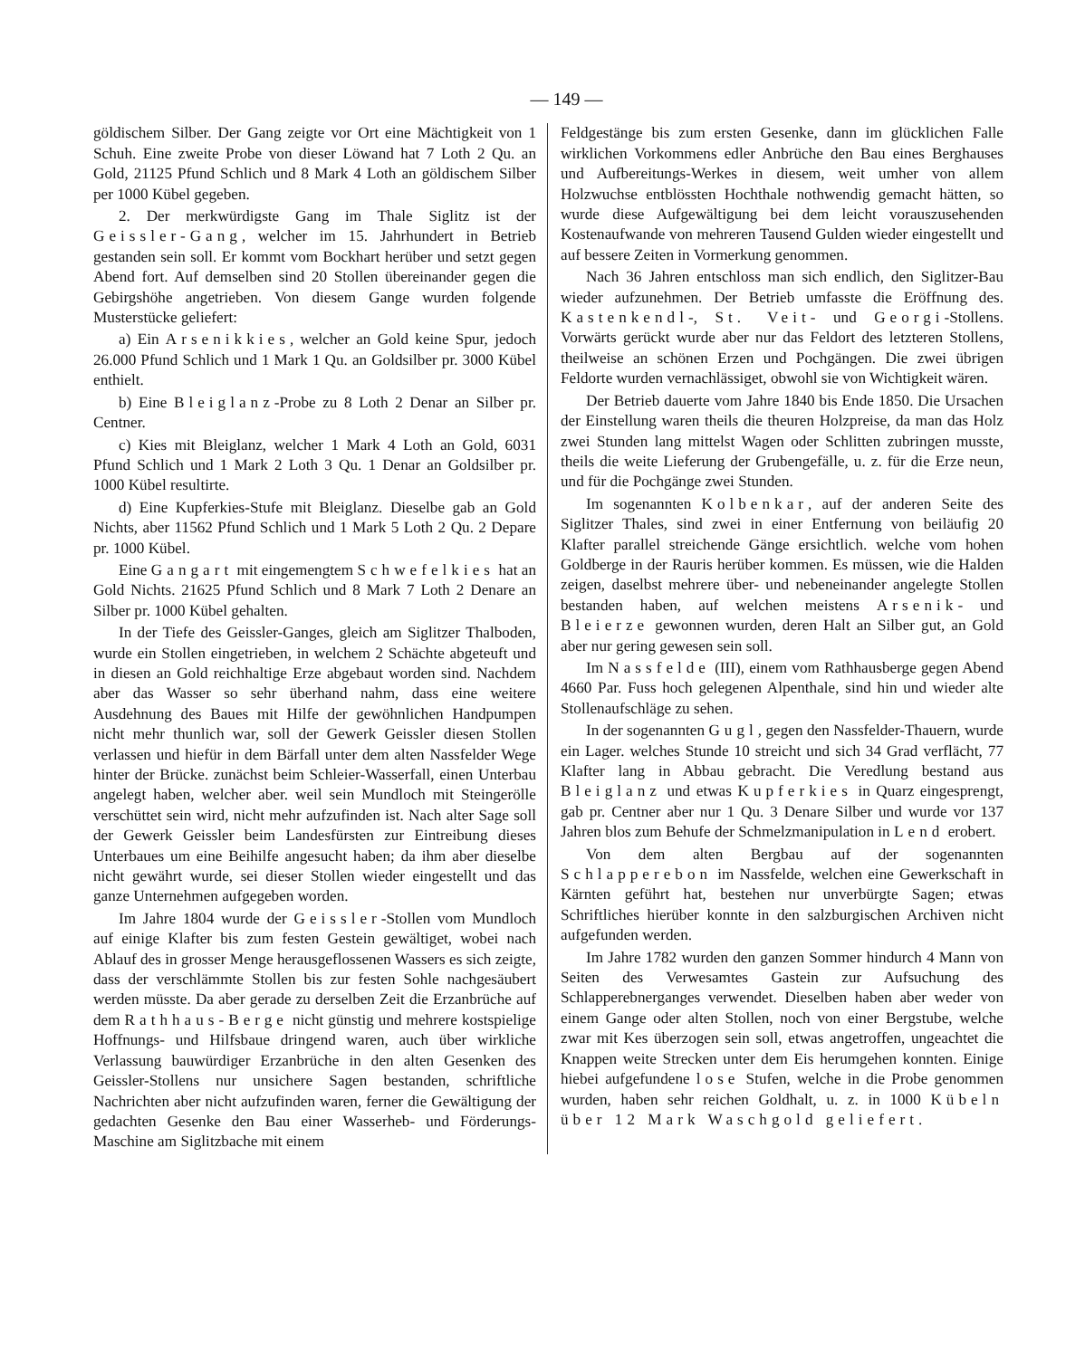— 149 —
göldischem Silber. Der Gang zeigte vor Ort eine Mächtigkeit von 1 Schuh. Eine zweite Probe von dieser Löwand hat 7 Loth 2 Qu. an Gold, 21125 Pfund Schlich und 8 Mark 4 Loth an göldischem Silber per 1000 Kübel gegeben.
2. Der merkwürdigste Gang im Thale Siglitz ist der Geissler-Gang, welcher im 15. Jahrhundert in Betrieb gestanden sein soll. Er kommt vom Bockhart herüber und setzt gegen Abend fort. Auf demselben sind 20 Stollen übereinander gegen die Gebirgshöhe angetrieben. Von diesem Gange wurden folgende Musterstücke geliefert:
a) Ein Arsenikkies, welcher an Gold keine Spur, jedoch 26.000 Pfund Schlich und 1 Mark 1 Qu. an Goldsilber pr. 3000 Kübel enthielt.
b) Eine Bleiglanz-Probe zu 8 Loth 2 Denar an Silber pr. Centner.
c) Kies mit Bleiglanz, welcher 1 Mark 4 Loth an Gold, 6031 Pfund Schlich und 1 Mark 2 Loth 3 Qu. 1 Denar an Goldsilber pr. 1000 Kübel resultirte.
d) Eine Kupferkies-Stufe mit Bleiglanz. Dieselbe gab an Gold Nichts, aber 11562 Pfund Schlich und 1 Mark 5 Loth 2 Qu. 2 Depare pr. 1000 Kübel.
Eine Gangart mit eingemengtem Schwefelkies hat an Gold Nichts. 21625 Pfund Schlich und 8 Mark 7 Loth 2 Denare an Silber pr. 1000 Kübel gehalten.
In der Tiefe des Geissler-Ganges, gleich am Siglitzer Thalboden, wurde ein Stollen eingetrieben, in welchem 2 Schächte abgeteuft und in diesen an Gold reichhaltige Erze abgebaut worden sind. Nachdem aber das Wasser so sehr überhand nahm, dass eine weitere Ausdehnung des Baues mit Hilfe der gewöhnlichen Handpumpen nicht mehr thunlich war, soll der Gewerk Geissler diesen Stollen verlassen und hiefür in dem Bärfall unter dem alten Nassfelder Wege hinter der Brücke. zunächst beim Schleier-Wasserfall, einen Unterbau angelegt haben, welcher aber. weil sein Mundloch mit Steingerölle verschüttet sein wird, nicht mehr aufzufinden ist. Nach alter Sage soll der Gewerk Geissler beim Landesfürsten zur Eintreibung dieses Unterbaues um eine Beihilfe angesucht haben; da ihm aber dieselbe nicht gewährt wurde, sei dieser Stollen wieder eingestellt und das ganze Unternehmen aufgegeben worden.
Im Jahre 1804 wurde der Geissler-Stollen vom Mundloch auf einige Klafter bis zum festen Gestein gewältiget, wobei nach Ablauf des in grosser Menge herausgeflossenen Wassers es sich zeigte, dass der verschlämmte Stollen bis zur festen Sohle nachgesäubert werden müsste. Da aber gerade zu derselben Zeit die Erzanbrüche auf dem Rathhaus-Berge nicht günstig und mehrere kostspielige Hoffnungs- und Hilfsbaue dringend waren, auch über wirkliche Verlassung bauwürdiger Erzanbrüche in den alten Gesenken des Geissler-Stollens nur unsichere Sagen bestanden, schriftliche Nachrichten aber nicht aufzufinden waren, ferner die Gewältigung der gedachten Gesenke den Bau einer Wasserheb- und Förderungs-Maschine am Siglitzbache mit einem
Feldgestänge bis zum ersten Gesenke, dann im glücklichen Falle wirklichen Vorkommens edler Anbrüche den Bau eines Berghauses und Aufbereitungs-Werkes in diesem, weit umher von allem Holzwuchse entblössten Hochthale nothwendig gemacht hätten, so wurde diese Aufgewältigung bei dem leicht vorauszusehenden Kostenaufwande von mehreren Tausend Gulden wieder eingestellt und auf bessere Zeiten in Vormerkung genommen.
Nach 36 Jahren entschloss man sich endlich, den Siglitzer-Bau wieder aufzunehmen. Der Betrieb umfasste die Eröffnung des. Kastenkendl-, St. Veit- und Georgi-Stollens. Vorwärts gerückt wurde aber nur das Feldort des letzteren Stollens, theilweise an schönen Erzen und Pochgängen. Die zwei übrigen Feldorte wurden vernachlässiget, obwohl sie von Wichtigkeit wären.
Der Betrieb dauerte vom Jahre 1840 bis Ende 1850. Die Ursachen der Einstellung waren theils die theuren Holzpreise, da man das Holz zwei Stunden lang mittelst Wagen oder Schlitten zubringen musste, theils die weite Lieferung der Grubengefälle, u. z. für die Erze neun, und für die Pochgänge zwei Stunden.
Im sogenannten Kolbenkar, auf der anderen Seite des Siglitzer Thales, sind zwei in einer Entfernung von beiläufig 20 Klafter parallel streichende Gänge ersichtlich. welche vom hohen Goldberge in der Rauris herüber kommen. Es müssen, wie die Halden zeigen, daselbst mehrere über- und nebeneinander angelegte Stollen bestanden haben, auf welchen meistens Arsenik- und Bleierze gewonnen wurden, deren Halt an Silber gut, an Gold aber nur gering gewesen sein soll.
Im Nassfelde (III), einem vom Rathhausberge gegen Abend 4660 Par. Fuss hoch gelegenen Alpenthale, sind hin und wieder alte Stollenaufschläge zu sehen.
In der sogenannten Gugl, gegen den Nassfelder-Thauern, wurde ein Lager. welches Stunde 10 streicht und sich 34 Grad verflächt, 77 Klafter lang in Abbau gebracht. Die Veredlung bestand aus Bleiglanz und etwas Kupferkies in Quarz eingesprengt, gab pr. Centner aber nur 1 Qu. 3 Denare Silber und wurde vor 137 Jahren blos zum Behufe der Schmelzmanipulation in Lend erobert.
Von dem alten Bergbau auf der sogenannten Schlapperebon im Nassfelde, welchen eine Gewerkschaft in Kärnten geführt hat, bestehen nur unverbürgte Sagen; etwas Schriftliches hierüber konnte in den salzburgischen Archiven nicht aufgefunden werden.
Im Jahre 1782 wurden den ganzen Sommer hindurch 4 Mann von Seiten des Verwesamtes Gastein zur Aufsuchung des Schlapperebnerganges verwendet. Dieselben haben aber weder von einem Gange oder alten Stollen, noch von einer Bergstube, welche zwar mit Kes überzogen sein soll, etwas angetroffen, ungeachtet die Knappen weite Strecken unter dem Eis herumgehen konnten. Einige hiebei aufgefundene lose Stufen, welche in die Probe genommen wurden, haben sehr reichen Goldhalt, u. z. in 1000 Kübeln über 12 Mark Waschgold geliefert.